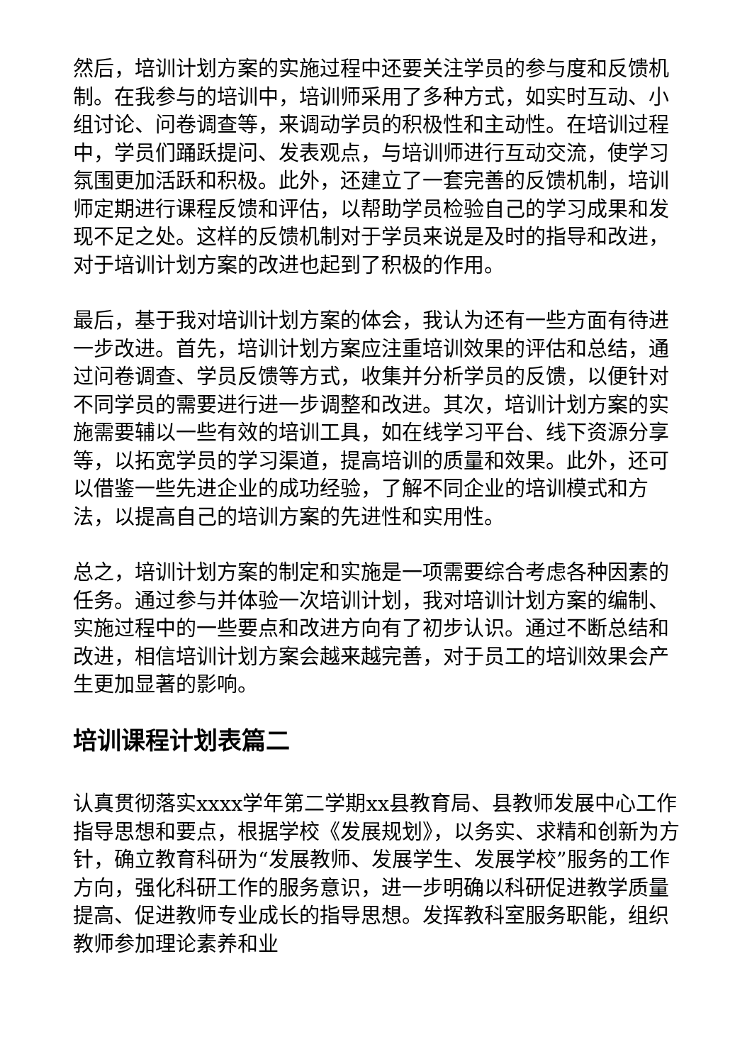然后，培训计划方案的实施过程中还要关注学员的参与度和反馈机制。在我参与的培训中，培训师采用了多种方式，如实时互动、小组讨论、问卷调查等，来调动学员的积极性和主动性。在培训过程中，学员们踊跃提问、发表观点，与培训师进行互动交流，使学习氛围更加活跃和积极。此外，还建立了一套完善的反馈机制，培训师定期进行课程反馈和评估，以帮助学员检验自己的学习成果和发现不足之处。这样的反馈机制对于学员来说是及时的指导和改进，对于培训计划方案的改进也起到了积极的作用。
最后，基于我对培训计划方案的体会，我认为还有一些方面有待进一步改进。首先，培训计划方案应注重培训效果的评估和总结，通过问卷调查、学员反馈等方式，收集并分析学员的反馈，以便针对不同学员的需要进行进一步调整和改进。其次，培训计划方案的实施需要辅以一些有效的培训工具，如在线学习平台、线下资源分享等，以拓宽学员的学习渠道，提高培训的质量和效果。此外，还可以借鉴一些先进企业的成功经验，了解不同企业的培训模式和方法，以提高自己的培训方案的先进性和实用性。
总之，培训计划方案的制定和实施是一项需要综合考虑各种因素的任务。通过参与并体验一次培训计划，我对培训计划方案的编制、实施过程中的一些要点和改进方向有了初步认识。通过不断总结和改进，相信培训计划方案会越来越完善，对于员工的培训效果会产生更加显著的影响。
培训课程计划表篇二
认真贯彻落实xxxx学年第二学期xx县教育局、县教师发展中心工作指导思想和要点，根据学校《发展规划》，以务实、求精和创新为方针，确立教育科研为“发展教师、发展学生、发展学校”服务的工作方向，强化科研工作的服务意识，进一步明确以科研促进教学质量提高、促进教师专业成长的指导思想。发挥教科室服务职能，组织教师参加理论素养和业